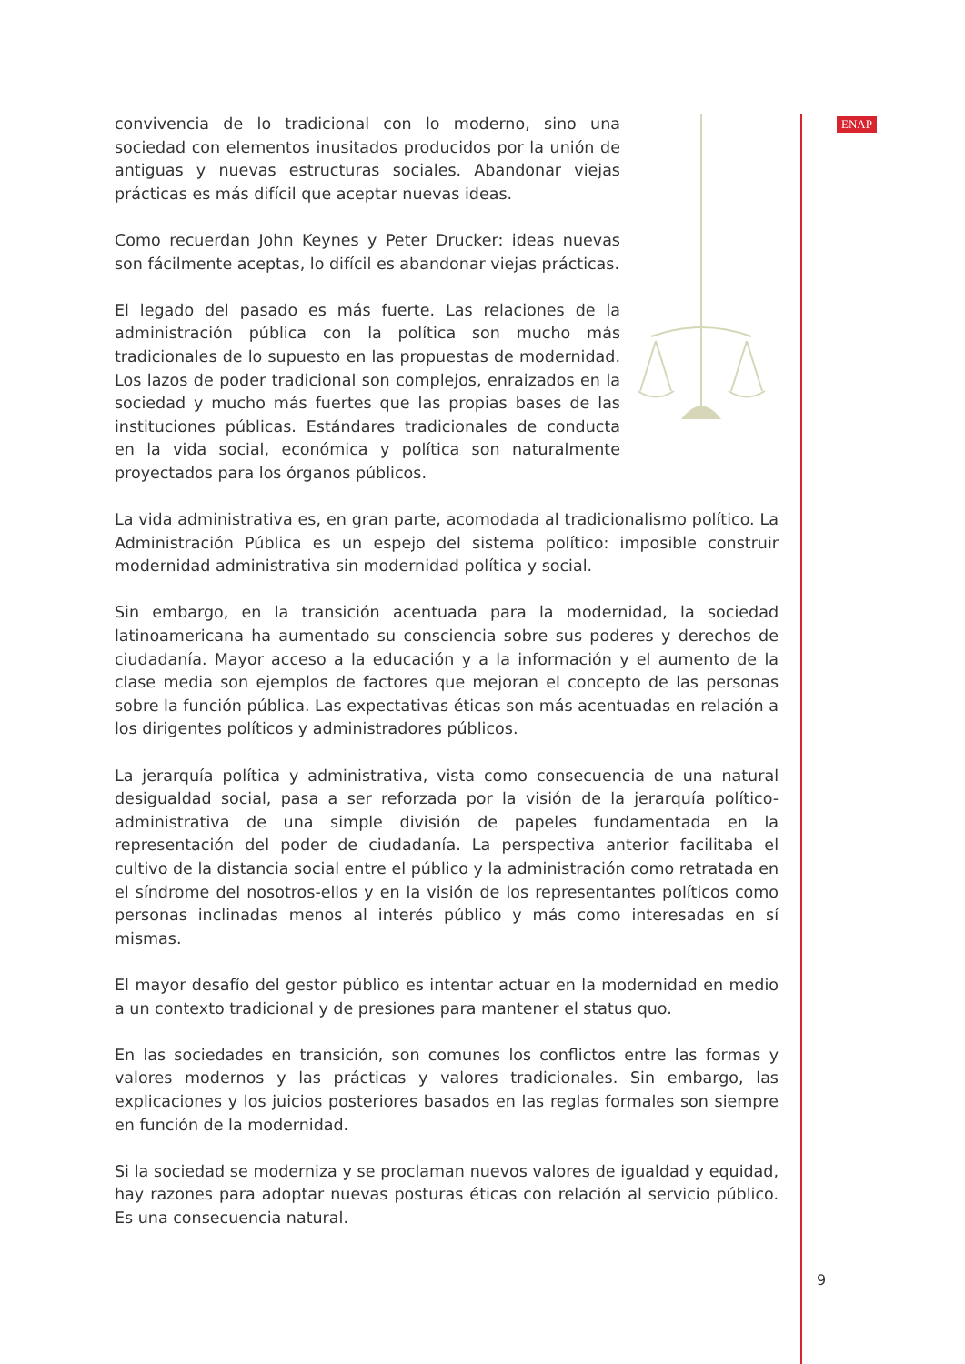ENAP
convivencia de lo tradicional con lo moderno, sino una sociedad con elementos inusitados producidos por la unión de antiguas y nuevas estructuras sociales. Abandonar viejas prácticas es más difícil que aceptar nuevas ideas.
Como recuerdan John Keynes y Peter Drucker: ideas nuevas son fácilmente aceptas, lo difícil es abandonar viejas prácticas.
El legado del pasado es más fuerte. Las relaciones de la administración pública con la política son mucho más tradicionales de lo supuesto en las propuestas de modernidad. Los lazos de poder tradicional son complejos, enraizados en la sociedad y mucho más fuertes que las propias bases de las instituciones públicas. Estándares tradicionales de conducta en la vida social, económica y política son naturalmente proyectados para los órganos públicos.
La vida administrativa es, en gran parte, acomodada al tradicionalismo político. La Administración Pública es un espejo del sistema político: imposible construir modernidad administrativa sin modernidad política y social.
Sin embargo, en la transición acentuada para la modernidad, la sociedad latinoamericana ha aumentado su consciencia sobre sus poderes y derechos de ciudadanía. Mayor acceso a la educación y a la información y el aumento de la clase media son ejemplos de factores que mejoran el concepto de las personas sobre la función pública. Las expectativas éticas son más acentuadas en relación a los dirigentes políticos y administradores públicos.
La jerarquía política y administrativa, vista como consecuencia de una natural desigualdad social, pasa a ser reforzada por la visión de la jerarquía político-administrativa de una simple división de papeles fundamentada en la representación del poder de ciudadanía. La perspectiva anterior facilitaba el cultivo de la distancia social entre el público y la administración como retratada en el síndrome del nosotros-ellos y en la visión de los representantes políticos como personas inclinadas menos al interés público y más como interesadas en sí mismas.
El mayor desafío del gestor público es intentar actuar en la modernidad en medio a un contexto tradicional y de presiones para mantener el status quo.
En las sociedades en transición, son comunes los conflictos entre las formas y valores modernos y las prácticas y valores tradicionales. Sin embargo, las explicaciones y los juicios posteriores basados en las reglas formales son siempre en función de la modernidad.
Si la sociedad se moderniza y se proclaman nuevos valores de igualdad y equidad, hay razones para adoptar nuevas posturas éticas con relación al servicio público. Es una consecuencia natural.
9